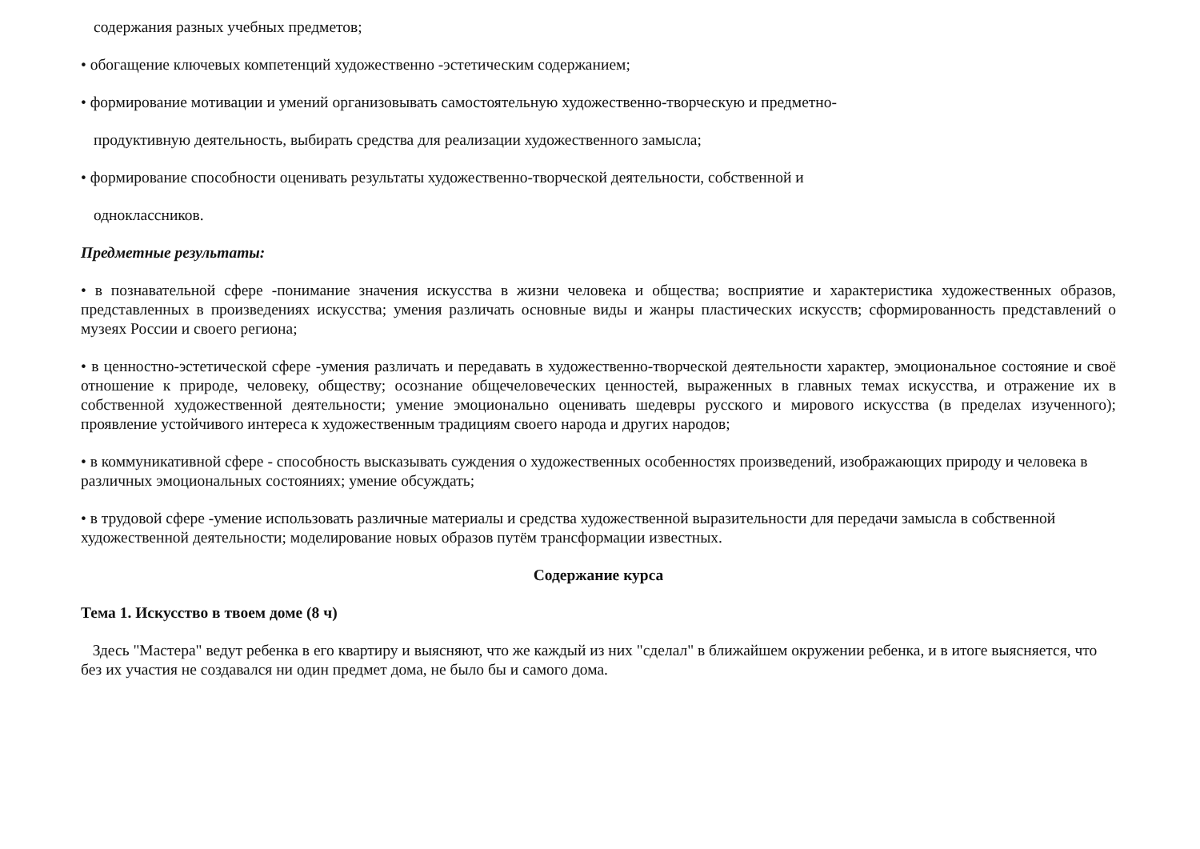содержания разных учебных предметов;
• обогащение ключевых компетенций художественно -эстетическим содержанием;
• формирование мотивации и умений организовывать самостоятельную художественно-творческую и предметно-
продуктивную деятельность, выбирать средства для реализации художественного замысла;
• формирование способности оценивать результаты художественно-творческой деятельности, собственной и
одноклассников.
Предметные результаты:
• в познавательной сфере -понимание значения искусства в жизни человека и общества; восприятие и характеристика художественных образов, представленных в произведениях искусства; умения различать основные виды и жанры пластических искусств; сформированность представлений о музеях России и своего региона;
• в ценностно-эстетической сфере -умения различать и передавать в художественно-творческой деятельности характер, эмоциональное состояние и своё отношение к природе, человеку, обществу; осознание общечеловеческих ценностей, выраженных в главных темах искусства, и отражение их в собственной художественной деятельности; умение эмоционально оценивать шедевры русского и мирового искусства (в пределах изученного); проявление устойчивого интереса к художественным традициям своего народа и других народов;
• в коммуникативной сфере - способность высказывать суждения о художественных особенностях произведений, изображающих природу и человека в различных эмоциональных состояниях; умение обсуждать;
• в трудовой сфере -умение использовать различные материалы и средства художественной выразительности для передачи замысла в собственной художественной деятельности; моделирование новых образов путём трансформации известных.
Содержание курса
Тема 1. Искусство в твоем доме (8 ч)
Здесь "Мастера" ведут ребенка в его квартиру и выясняют, что же каждый из них "сделал" в ближайшем окружении ребенка, и в итоге выясняется, что без их участия не создавался ни один предмет дома, не было бы и самого дома.